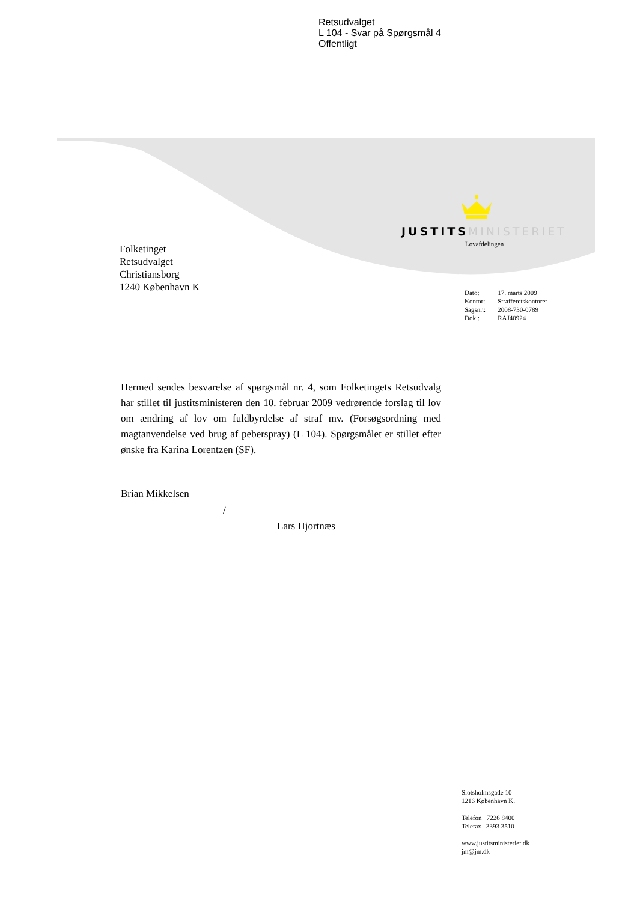Retsudvalget
L 104 - Svar på Spørgsmål 4
Offentligt
JUSTITS MINISTERIET
Lovafdelingen
Folketinget
Retsudvalget
Christiansborg
1240 København K
| Dato: | 17. marts 2009 |
| Kontor: | Strafferetskontoret |
| Sagsnr.: | 2008-730-0789 |
| Dok.: | RAJ40924 |
Hermed sendes besvarelse af spørgsmål nr. 4, som Folketingets Retsudvalg har stillet til justitsministeren den 10. februar 2009 vedrørende forslag til lov om ændring af lov om fuldbyrdelse af straf mv. (Forsøgsordning med magtanvendelse ved brug af peberspray) (L 104). Spørgsmålet er stillet efter ønske fra Karina Lorentzen (SF).
Brian Mikkelsen
/
Lars Hjortnæs
Slotsholmsgade 10
1216 København K.
Telefon 7226 8400
Telefax 3393 3510
www.justitsministeriet.dk
jm@jm.dk